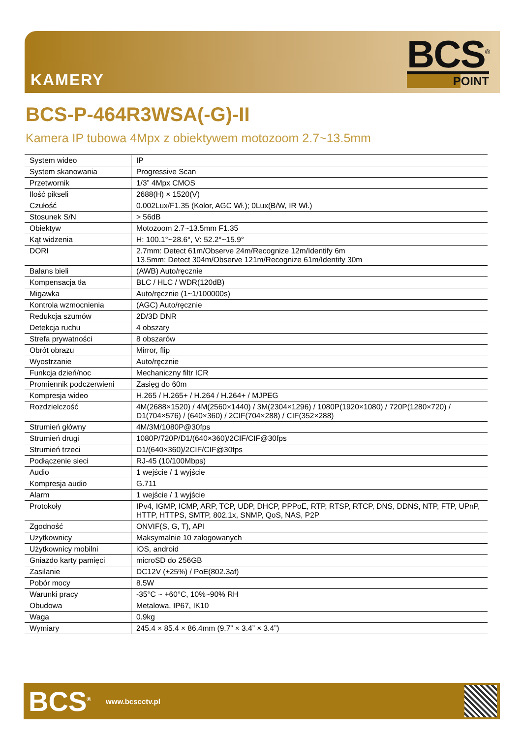KAMERY
BCS<sup>®</sup>
POINT
BCS-P-464R3WSA(-G)-II
Kamera IP tubowa 4Mpx z obiektywem motozoom 2.7~13.5mm
| System wideo | IP |
| System skanowania | Progressive Scan |
| Przetwornik | 1/3” 4Mpx CMOS |
| Ilość pikseli | 2688(H) × 1520(V) |
| Czułość | 0.002Lux/F1.35 (Kolor, AGC Wł.); 0Lux(B/W, IR Wł.) |
| Stosunek S/N | > 56dB |
| Obiektyw | Motozoom 2.7~13.5mm F1.35 |
| Kąt widzenia | H: 100.1°~28.6°, V: 52.2°~15.9° |
| DORI | 2.7mm: Detect 61m/Observe 24m/Recognize 12m/Identify 6m 13.5mm: Detect 304m/Observe 121m/Recognize 61m/Identify 30m |
| Balans bieli | (AWB) Auto/ręcznie |
| Kompensacja tła | BLC / HLC / WDR(120dB) |
| Migawka | Auto/ręcznie (1~1/100000s) |
| Kontrola wzmocnienia | (AGC) Auto/ręcznie |
| Redukcja szumów | 2D/3D DNR |
| Detekcja ruchu | 4 obszary |
| Strefa prywatności | 8 obszarów |
| Obrót obrazu | Mirror, flip |
| Wyostrzanie | Auto/ręcznie |
| Funkcja dzień/noc | Mechaniczny filtr ICR |
| Promiennik podczerwieni | Zasięg do 60m |
| Kompresja wideo | H.265 / H.265+ / H.264 / H.264+ / MJPEG |
| Rozdzielczość | 4M(2688×1520) / 4M(2560×1440) / 3M(2304×1296) / 1080P(1920×1080) / 720P(1280×720) / D1(704×576) / (640×360) / 2CIF(704×288) / CIF(352×288) |
| Strumień główny | 4M/3M/1080P@30fps |
| Strumień drugi | 1080P/720P/D1/(640×360)/2CIF/CIF@30fps |
| Strumień trzeci | D1/(640×360)/2CIF/CIF@30fps |
| Podłączenie sieci | RJ-45 (10/100Mbps) |
| Audio | 1 wejście / 1 wyjście |
| Kompresja audio | G.711 |
| Alarm | 1 wejście / 1 wyjście |
| Protokoły | IPv4, IGMP, ICMP, ARP, TCP, UDP, DHCP, PPPoE, RTP, RTSP, RTCP, DNS, DDNS, NTP, FTP, UPnP, HTTP, HTTPS, SMTP, 802.1x, SNMP, QoS, NAS, P2P |
| Zgodność | ONVIF(S, G, T), API |
| Użytkownicy | Maksymalnie 10 zalogowanych |
| Użytkownicy mobilni | iOS, android |
| Gniazdo karty pamięci | microSD do 256GB |
| Zasilanie | DC12V (±25%) / PoE(802.3af) |
| Pobór mocy | 8.5W |
| Warunki pracy | -35°C ~ +60°C, 10%~90% RH |
| Obudowa | Metalowa, IP67, IK10 |
| Waga | 0.9kg |
| Wymiary | 245.4 × 85.4 × 86.4mm (9.7” × 3.4” × 3.4”) |
BCS<sup>®</sup>
www.bcscctv.pl